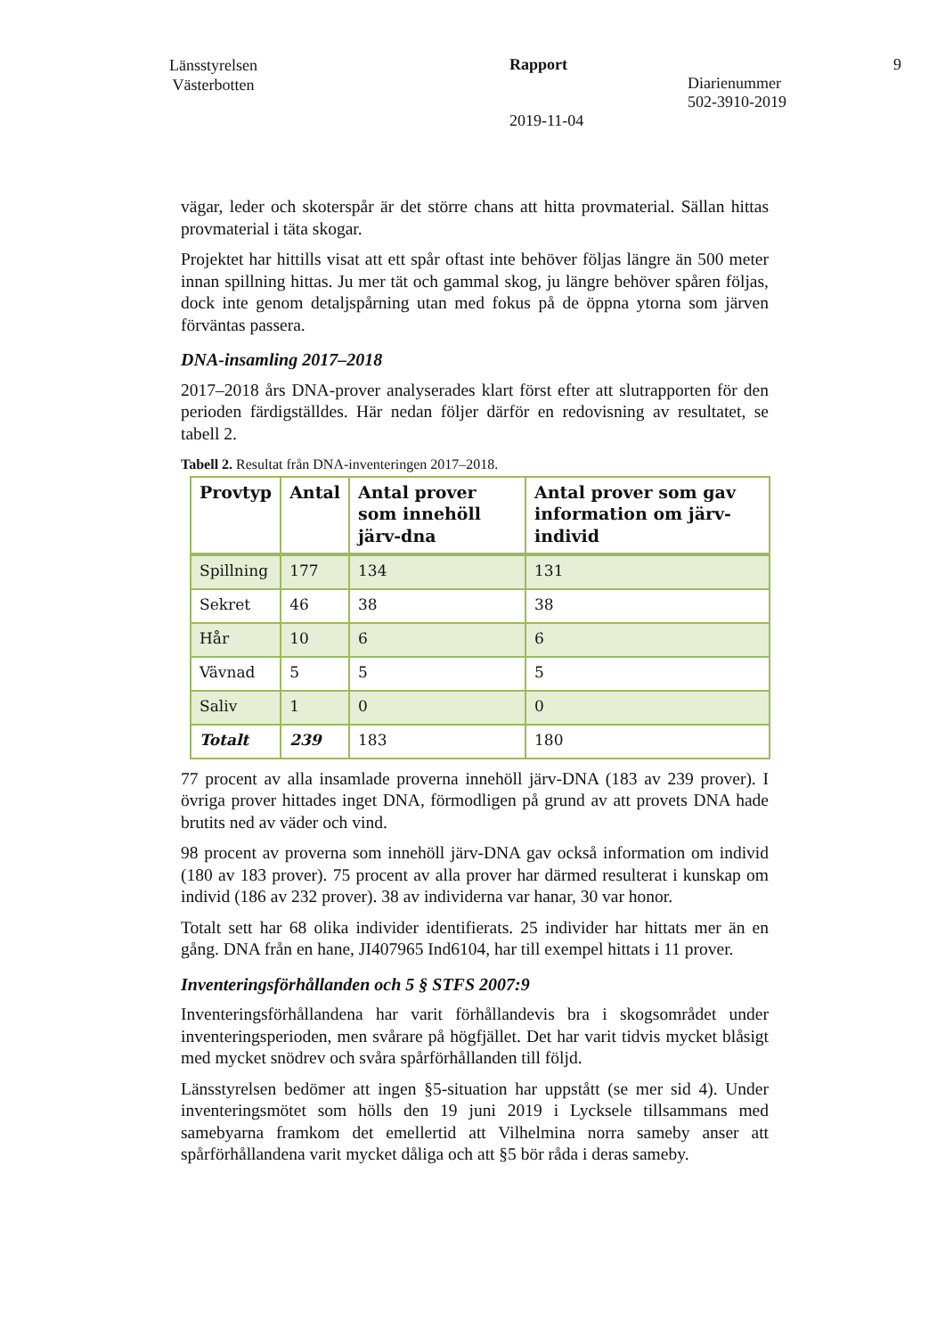Länsstyrelsen
Västerbotten
Rapport
2019-11-04
Diarienummer
502-3910-2019
9
vägar, leder och skoterspår är det större chans att hitta provmaterial. Sällan hittas provmaterial i täta skogar.
Projektet har hittills visat att ett spår oftast inte behöver följas längre än 500 meter innan spillning hittas. Ju mer tät och gammal skog, ju längre behöver spåren följas, dock inte genom detaljspårning utan med fokus på de öppna ytorna som järven förväntas passera.
DNA-insamling 2017–2018
2017–2018 års DNA-prover analyserades klart först efter att slutrapporten för den perioden färdigställdes. Här nedan följer därför en redovisning av resultatet, se tabell 2.
Tabell 2. Resultat från DNA-inventeringen 2017–2018.
| Provtyp | Antal | Antal prover som innehöll järv-dna | Antal prover som gav information om järv-individ |
| --- | --- | --- | --- |
| Spillning | 177 | 134 | 131 |
| Sekret | 46 | 38 | 38 |
| Hår | 10 | 6 | 6 |
| Vävnad | 5 | 5 | 5 |
| Saliv | 1 | 0 | 0 |
| Totalt | 239 | 183 | 180 |
77 procent av alla insamlade proverna innehöll järv-DNA (183 av 239 prover). I övriga prover hittades inget DNA, förmodligen på grund av att provets DNA hade brutits ned av väder och vind.
98 procent av proverna som innehöll järv-DNA gav också information om individ (180 av 183 prover). 75 procent av alla prover har därmed resulterat i kunskap om individ (186 av 232 prover). 38 av individerna var hanar, 30 var honor.
Totalt sett har 68 olika individer identifierats. 25 individer har hittats mer än en gång. DNA från en hane, JI407965 Ind6104, har till exempel hittats i 11 prover.
Inventeringsförhållanden och 5 § STFS 2007:9
Inventeringsförhållandena har varit förhållandevis bra i skogsområdet under inventeringsperioden, men svårare på högfjället. Det har varit tidvis mycket blåsigt med mycket snödrev och svåra spårförhållanden till följd.
Länsstyrelsen bedömer att ingen §5-situation har uppstått (se mer sid 4). Under inventeringsmötet som hölls den 19 juni 2019 i Lycksele tillsammans med samebyarna framkom det emellertid att Vilhelmina norra sameby anser att spårförhållandena varit mycket dåliga och att §5 bör råda i deras sameby.